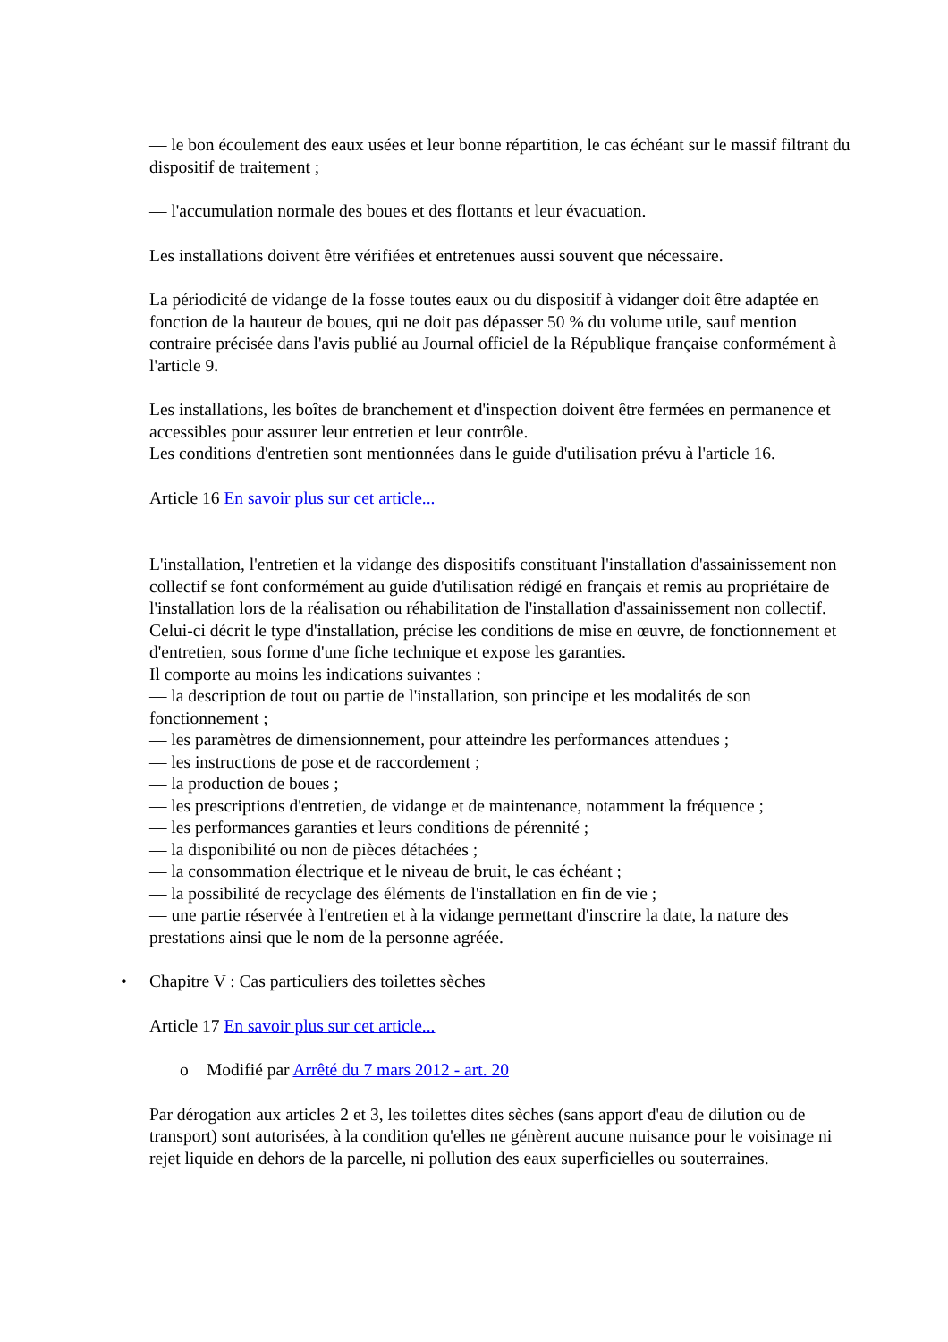— le bon écoulement des eaux usées et leur bonne répartition, le cas échéant sur le massif filtrant du dispositif de traitement ;
— l'accumulation normale des boues et des flottants et leur évacuation.
Les installations doivent être vérifiées et entretenues aussi souvent que nécessaire.
La périodicité de vidange de la fosse toutes eaux ou du dispositif à vidanger doit être adaptée en fonction de la hauteur de boues, qui ne doit pas dépasser 50 % du volume utile, sauf mention contraire précisée dans l'avis publié au Journal officiel de la République française conformément à l'article 9.
Les installations, les boîtes de branchement et d'inspection doivent être fermées en permanence et accessibles pour assurer leur entretien et leur contrôle.
Les conditions d'entretien sont mentionnées dans le guide d'utilisation prévu à l'article 16.
Article 16 En savoir plus sur cet article...
L'installation, l'entretien et la vidange des dispositifs constituant l'installation d'assainissement non collectif se font conformément au guide d'utilisation rédigé en français et remis au propriétaire de l'installation lors de la réalisation ou réhabilitation de l'installation d'assainissement non collectif. Celui-ci décrit le type d'installation, précise les conditions de mise en œuvre, de fonctionnement et d'entretien, sous forme d'une fiche technique et expose les garanties.
Il comporte au moins les indications suivantes :
— la description de tout ou partie de l'installation, son principe et les modalités de son fonctionnement ;
— les paramètres de dimensionnement, pour atteindre les performances attendues ;
— les instructions de pose et de raccordement ;
— la production de boues ;
— les prescriptions d'entretien, de vidange et de maintenance, notamment la fréquence ;
— les performances garanties et leurs conditions de pérennité ;
— la disponibilité ou non de pièces détachées ;
— la consommation électrique et le niveau de bruit, le cas échéant ;
— la possibilité de recyclage des éléments de l'installation en fin de vie ;
— une partie réservée à l'entretien et à la vidange permettant d'inscrire la date, la nature des prestations ainsi que le nom de la personne agréée.
• Chapitre V : Cas particuliers des toilettes sèches
Article 17 En savoir plus sur cet article...
o Modifié par Arrêté du 7 mars 2012 - art. 20
Par dérogation aux articles 2 et 3, les toilettes dites sèches (sans apport d'eau de dilution ou de transport) sont autorisées, à la condition qu'elles ne génèrent aucune nuisance pour le voisinage ni rejet liquide en dehors de la parcelle, ni pollution des eaux superficielles ou souterraines.